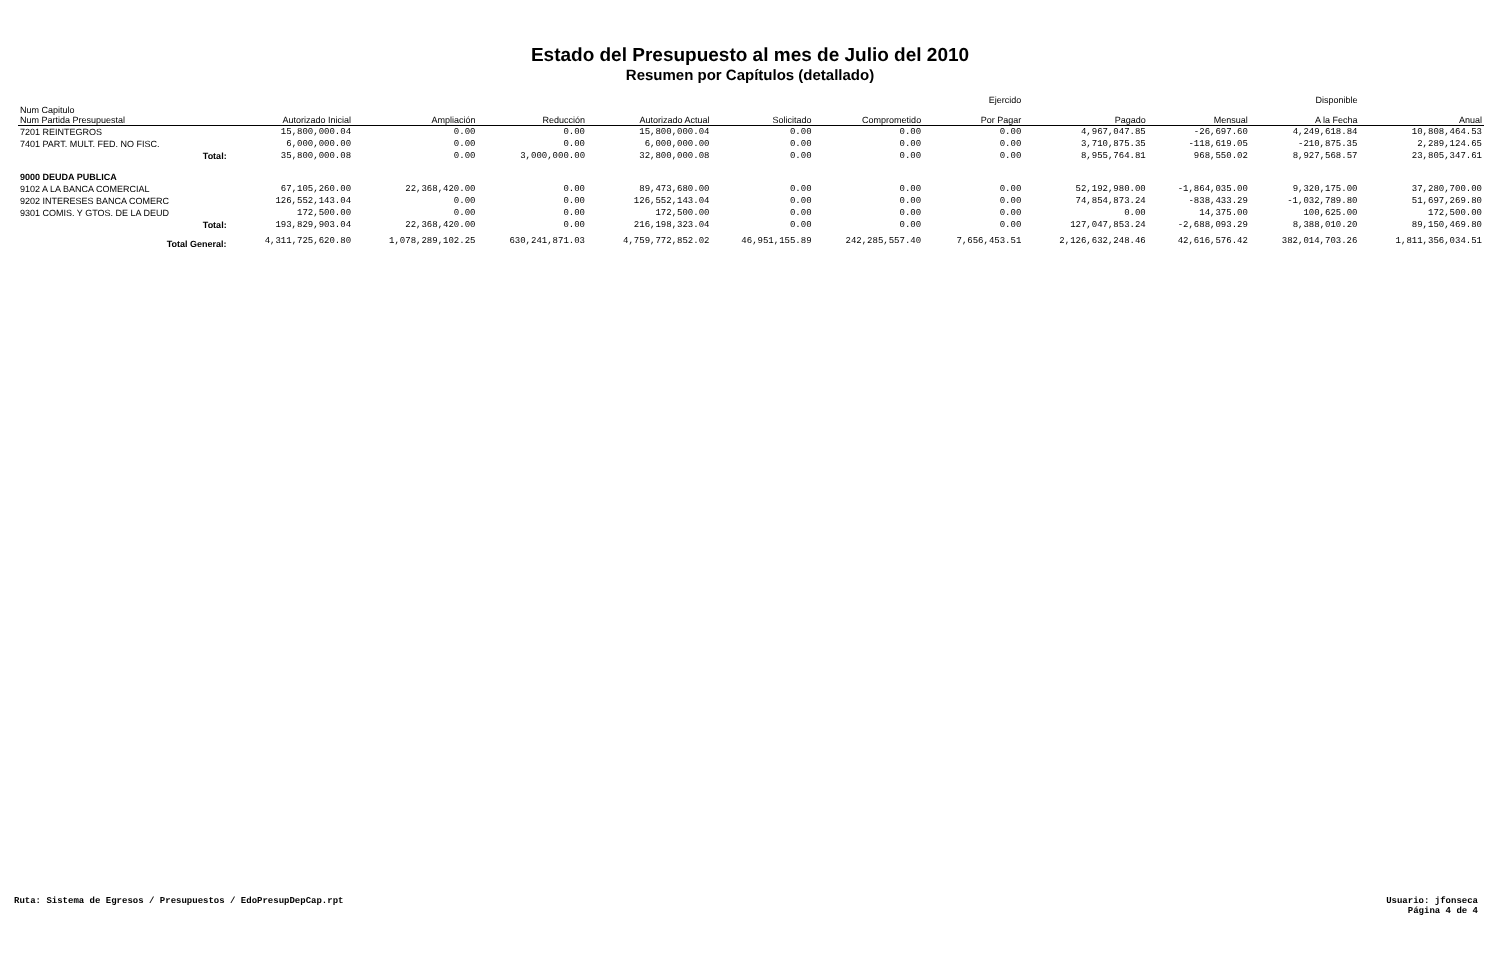Estado del Presupuesto al mes de Julio del 2010
Resumen por Capítulos (detallado)
| | | | | | | | | Ejercido | | | Disponible | |
| --- | --- | --- | --- | --- | --- | --- | --- | --- | --- | --- | --- | --- |
| Num Capitulo Num Partida Presupuestal | Autorizado Inicial | Ampliación | Reducción | Autorizado Actual | Solicitado | Comprometido | | Por Pagar | Pagado | Mensual | A la Fecha | Anual |
| 7201 REINTEGROS | 15,800,000.04 | 0.00 | 0.00 | 15,800,000.04 | 0.00 | 0.00 | | 0.00 | 4,967,047.85 | -26,697.60 | 4,249,618.84 | 10,808,464.53 |
| 7401 PART. MULT. FED. NO FISC. | 6,000,000.00 | 0.00 | 0.00 | 6,000,000.00 | 0.00 | 0.00 | | 0.00 | 3,710,875.35 | -118,619.05 | -210,875.35 | 2,289,124.65 |
| Total: | 35,800,000.08 | 0.00 | 3,000,000.00 | 32,800,000.08 | 0.00 | 0.00 | | 0.00 | 8,955,764.81 | 968,550.02 | 8,927,568.57 | 23,805,347.61 |
| 9000 DEUDA PUBLICA | | | | | | | | | | | | |
| 9102 A LA BANCA COMERCIAL | 67,105,260.00 | 22,368,420.00 | 0.00 | 89,473,680.00 | 0.00 | 0.00 | | 0.00 | 52,192,980.00 | -1,864,035.00 | 9,320,175.00 | 37,280,700.00 |
| 9202 INTERESES BANCA COMERC | 126,552,143.04 | 0.00 | 0.00 | 126,552,143.04 | 0.00 | 0.00 | | 0.00 | 74,854,873.24 | -838,433.29 | -1,032,789.80 | 51,697,269.80 |
| 9301 COMIS. Y GTOS. DE LA DEUD | 172,500.00 | 0.00 | 0.00 | 172,500.00 | 0.00 | 0.00 | | 0.00 | 0.00 | 14,375.00 | 100,625.00 | 172,500.00 |
| Total: | 193,829,903.04 | 22,368,420.00 | 0.00 | 216,198,323.04 | 0.00 | 0.00 | | 0.00 | 127,047,853.24 | -2,688,093.29 | 8,388,010.20 | 89,150,469.80 |
| Total General: | 4,311,725,620.80 | 1,078,289,102.25 | 630,241,871.03 | 4,759,772,852.02 | 46,951,155.89 | 242,285,557.40 | | 7,656,453.51 | 2,126,632,248.46 | 42,616,576.42 | 382,014,703.26 | 1,811,356,034.51 |
Ruta: Sistema de Egresos / Presupuestos / EdoPresupDepCap.rpt
Usuario: jfonseca
Página 4 de 4